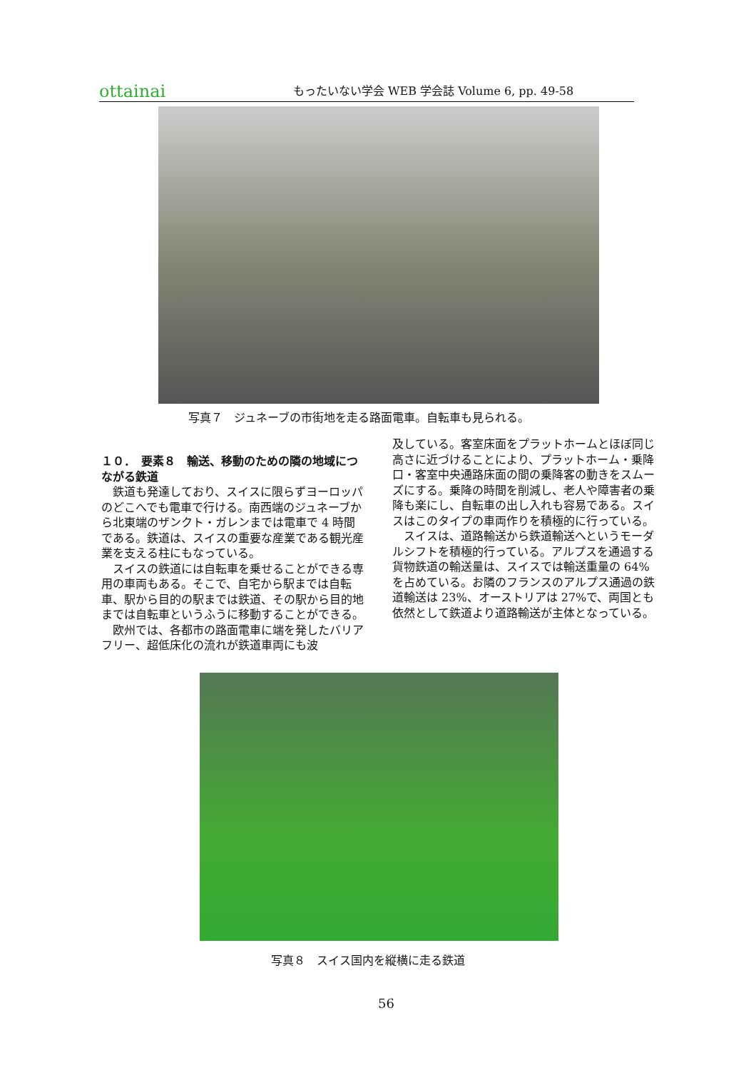ottainai
もったいない学会 WEB 学会誌 Volume 6, pp. 49-58
写真７　ジュネーブの市街地を走る路面電車。自転車も見られる。
１０．　要素８　輸送、移動のための隣の地域につながる鉄道
鉄道も発達しており、スイスに限らずヨーロッパのどこへでも電車で行ける。南西端のジュネーブから北東端のザンクト・ガレンまでは電車で 4 時間である。鉄道は、スイスの重要な産業である観光産業を支える柱にもなっている。
スイスの鉄道には自転車を乗せることができる専用の車両もある。そこで、自宅から駅までは自転車、駅から目的の駅までは鉄道、その駅から目的地までは自転車というふうに移動することができる。
欧州では、各都市の路面電車に端を発したバリアフリー、超低床化の流れが鉄道車両にも波
及している。客室床面をプラットホームとほぼ同じ高さに近づけることにより、プラットホーム・乗降口・客室中央通路床面の間の乗降客の動きをスムーズにする。乗降の時間を削減し、老人や障害者の乗降も楽にし、自転車の出し入れも容易である。スイスはこのタイプの車両作りを積極的に行っている。
スイスは、道路輸送から鉄道輸送へというモーダルシフトを積極的行っている。アルプスを通過する貨物鉄道の輸送量は、スイスでは輸送重量の 64%を占めている。お隣のフランスのアルプス通過の鉄道輸送は 23%、オーストリアは 27%で、両国とも依然として鉄道より道路輸送が主体となっている。
写真８　スイス国内を縦横に走る鉄道
56